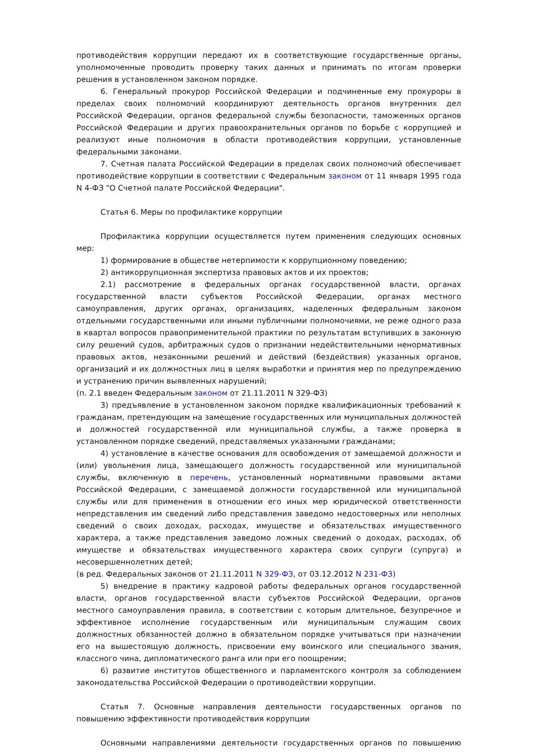противодействия коррупции передают их в соответствующие государственные органы, уполномоченные проводить проверку таких данных и принимать по итогам проверки решения в установленном законом порядке.
6. Генеральный прокурор Российской Федерации и подчиненные ему прокуроры в пределах своих полномочий координируют деятельность органов внутренних дел Российской Федерации, органов федеральной службы безопасности, таможенных органов Российской Федерации и других правоохранительных органов по борьбе с коррупцией и реализуют иные полномочия в области противодействия коррупции, установленные федеральными законами.
7. Счетная палата Российской Федерации в пределах своих полномочий обеспечивает противодействие коррупции в соответствии с Федеральным законом от 11 января 1995 года N 4-ФЗ "О Счетной палате Российской Федерации".
Статья 6. Меры по профилактике коррупции
Профилактика коррупции осуществляется путем применения следующих основных мер:
1) формирование в обществе нетерпимости к коррупционному поведению;
2) антикоррупционная экспертиза правовых актов и их проектов;
2.1) рассмотрение в федеральных органах государственной власти, органах государственной власти субъектов Российской Федерации, органах местного самоуправления, других органах, организациях, наделенных федеральным законом отдельными государственными или иными публичными полномочиями, не реже одного раза в квартал вопросов правоприменительной практики по результатам вступивших в законную силу решений судов, арбитражных судов о признании недействительными ненормативных правовых актов, незаконными решений и действий (бездействия) указанных органов, организаций и их должностных лиц в целях выработки и принятия мер по предупреждению и устранению причин выявленных нарушений;
(п. 2.1 введен Федеральным законом от 21.11.2011 N 329-ФЗ)
3) предъявление в установленном законом порядке квалификационных требований к гражданам, претендующим на замещение государственных или муниципальных должностей и должностей государственной или муниципальной службы, а также проверка в установленном порядке сведений, представляемых указанными гражданами;
4) установление в качестве основания для освобождения от замещаемой должности и (или) увольнения лица, замещающего должность государственной или муниципальной службы, включенную в перечень, установленный нормативными правовыми актами Российской Федерации, с замещаемой должности государственной или муниципальной службы или для применения в отношении его иных мер юридической ответственности непредставления им сведений либо представления заведомо недостоверных или неполных сведений о своих доходах, расходах, имуществе и обязательствах имущественного характера, а также представления заведомо ложных сведений о доходах, расходах, об имуществе и обязательствах имущественного характера своих супруги (супруга) и несовершеннолетних детей;
(в ред. Федеральных законов от 21.11.2011 N 329-ФЗ, от 03.12.2012 N 231-ФЗ)
5) внедрение в практику кадровой работы федеральных органов государственной власти, органов государственной власти субъектов Российской Федерации, органов местного самоуправления правила, в соответствии с которым длительное, безупречное и эффективное исполнение государственным или муниципальным служащим своих должностных обязанностей должно в обязательном порядке учитываться при назначении его на вышестоящую должность, присвоении ему воинского или специального звания, классного чина, дипломатического ранга или при его поощрении;
6) развитие институтов общественного и парламентского контроля за соблюдением законодательства Российской Федерации о противодействии коррупции.
Статья 7. Основные направления деятельности государственных органов по повышению эффективности противодействия коррупции
Основными направлениями деятельности государственных органов по повышению